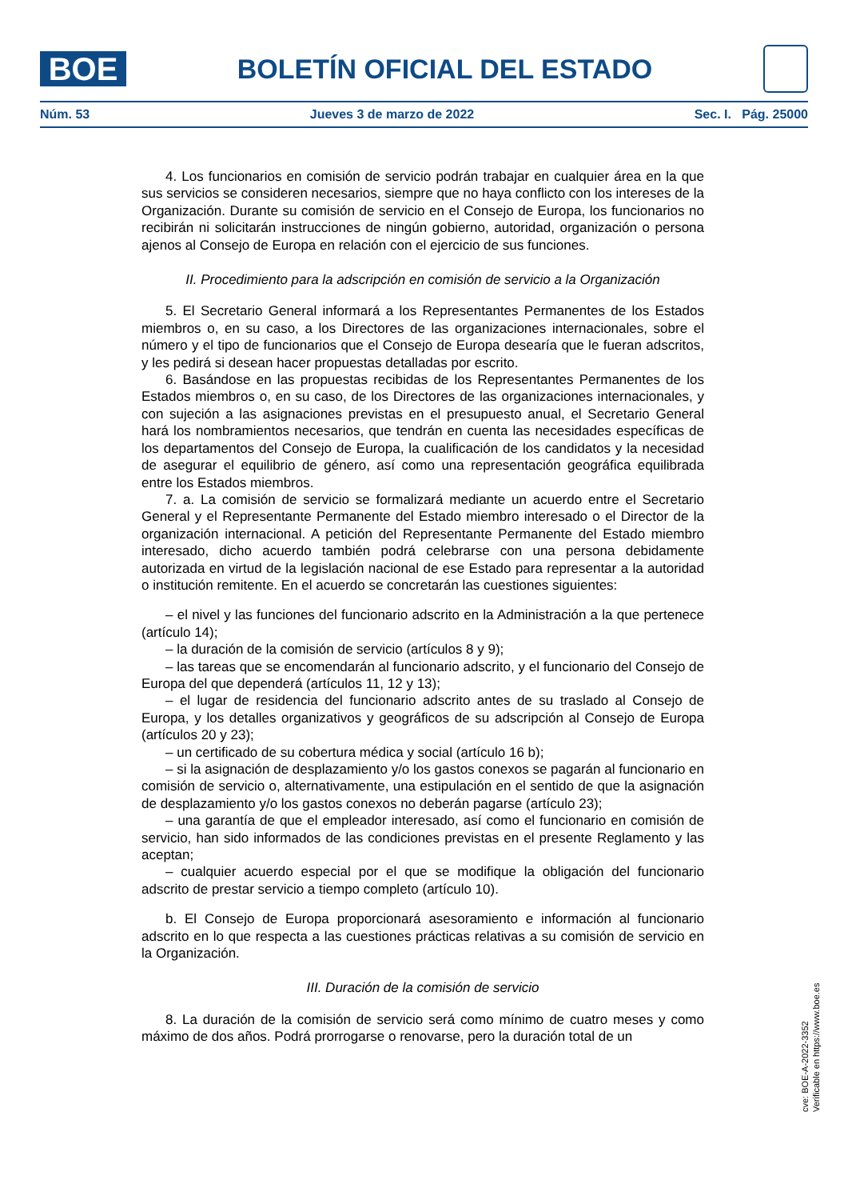BOE
BOLETÍN OFICIAL DEL ESTADO
Núm. 53 Jueves 3 de marzo de 2022 Sec. I. Pág. 25000
4. Los funcionarios en comisión de servicio podrán trabajar en cualquier área en la que sus servicios se consideren necesarios, siempre que no haya conflicto con los intereses de la Organización. Durante su comisión de servicio en el Consejo de Europa, los funcionarios no recibirán ni solicitarán instrucciones de ningún gobierno, autoridad, organización o persona ajenos al Consejo de Europa en relación con el ejercicio de sus funciones.
II. Procedimiento para la adscripción en comisión de servicio a la Organización
5. El Secretario General informará a los Representantes Permanentes de los Estados miembros o, en su caso, a los Directores de las organizaciones internacionales, sobre el número y el tipo de funcionarios que el Consejo de Europa desearía que le fueran adscritos, y les pedirá si desean hacer propuestas detalladas por escrito.
6. Basándose en las propuestas recibidas de los Representantes Permanentes de los Estados miembros o, en su caso, de los Directores de las organizaciones internacionales, y con sujeción a las asignaciones previstas en el presupuesto anual, el Secretario General hará los nombramientos necesarios, que tendrán en cuenta las necesidades específicas de los departamentos del Consejo de Europa, la cualificación de los candidatos y la necesidad de asegurar el equilibrio de género, así como una representación geográfica equilibrada entre los Estados miembros.
7. a. La comisión de servicio se formalizará mediante un acuerdo entre el Secretario General y el Representante Permanente del Estado miembro interesado o el Director de la organización internacional. A petición del Representante Permanente del Estado miembro interesado, dicho acuerdo también podrá celebrarse con una persona debidamente autorizada en virtud de la legislación nacional de ese Estado para representar a la autoridad o institución remitente. En el acuerdo se concretarán las cuestiones siguientes:
– el nivel y las funciones del funcionario adscrito en la Administración a la que pertenece (artículo 14);
– la duración de la comisión de servicio (artículos 8 y 9);
– las tareas que se encomendarán al funcionario adscrito, y el funcionario del Consejo de Europa del que dependerá (artículos 11, 12 y 13);
– el lugar de residencia del funcionario adscrito antes de su traslado al Consejo de Europa, y los detalles organizativos y geográficos de su adscripción al Consejo de Europa (artículos 20 y 23);
– un certificado de su cobertura médica y social (artículo 16 b);
– si la asignación de desplazamiento y/o los gastos conexos se pagarán al funcionario en comisión de servicio o, alternativamente, una estipulación en el sentido de que la asignación de desplazamiento y/o los gastos conexos no deberán pagarse (artículo 23);
– una garantía de que el empleador interesado, así como el funcionario en comisión de servicio, han sido informados de las condiciones previstas en el presente Reglamento y las aceptan;
– cualquier acuerdo especial por el que se modifique la obligación del funcionario adscrito de prestar servicio a tiempo completo (artículo 10).
b. El Consejo de Europa proporcionará asesoramiento e información al funcionario adscrito en lo que respecta a las cuestiones prácticas relativas a su comisión de servicio en la Organización.
III. Duración de la comisión de servicio
8. La duración de la comisión de servicio será como mínimo de cuatro meses y como máximo de dos años. Podrá prorrogarse o renovarse, pero la duración total de un
cve: BOE-A-2022-3352
Verificable en https://www.boe.es